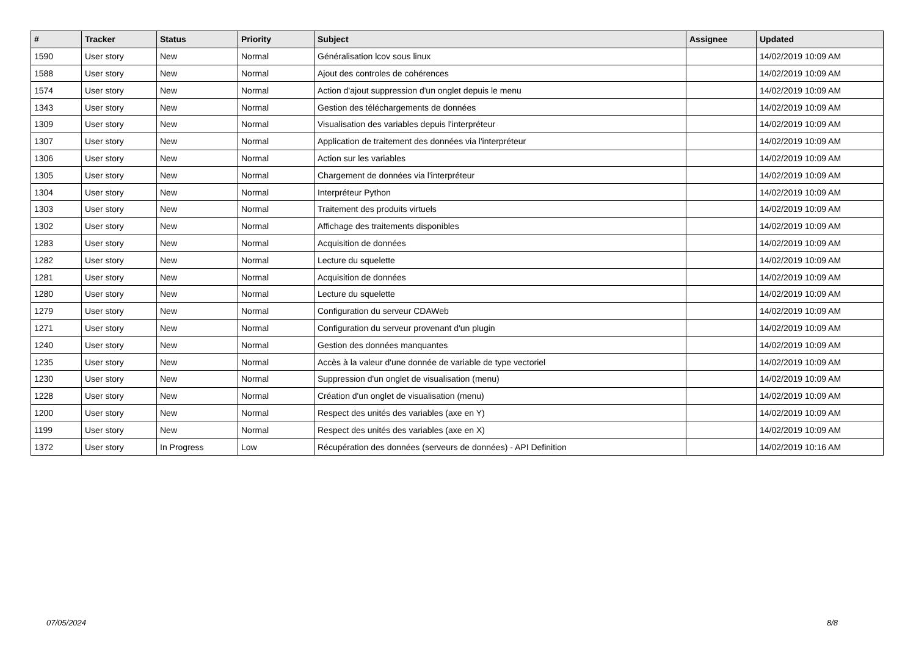| # | Tracker | Status | Priority | Subject | Assignee | Updated |
| --- | --- | --- | --- | --- | --- | --- |
| 1590 | User story | New | Normal | Généralisation lcov sous linux | | 14/02/2019 10:09 AM |
| 1588 | User story | New | Normal | Ajout des controles de cohérences | | 14/02/2019 10:09 AM |
| 1574 | User story | New | Normal | Action d'ajout suppression d'un onglet depuis le menu | | 14/02/2019 10:09 AM |
| 1343 | User story | New | Normal | Gestion des téléchargements de données | | 14/02/2019 10:09 AM |
| 1309 | User story | New | Normal | Visualisation des variables depuis l'interpréteur | | 14/02/2019 10:09 AM |
| 1307 | User story | New | Normal | Application de traitement des données via l'interpréteur | | 14/02/2019 10:09 AM |
| 1306 | User story | New | Normal | Action sur les variables | | 14/02/2019 10:09 AM |
| 1305 | User story | New | Normal | Chargement de données via l'interpréteur | | 14/02/2019 10:09 AM |
| 1304 | User story | New | Normal | Interpréteur Python | | 14/02/2019 10:09 AM |
| 1303 | User story | New | Normal | Traitement des produits virtuels | | 14/02/2019 10:09 AM |
| 1302 | User story | New | Normal | Affichage des traitements disponibles | | 14/02/2019 10:09 AM |
| 1283 | User story | New | Normal | Acquisition de données | | 14/02/2019 10:09 AM |
| 1282 | User story | New | Normal | Lecture du squelette | | 14/02/2019 10:09 AM |
| 1281 | User story | New | Normal | Acquisition de données | | 14/02/2019 10:09 AM |
| 1280 | User story | New | Normal | Lecture du squelette | | 14/02/2019 10:09 AM |
| 1279 | User story | New | Normal | Configuration du serveur CDAWeb | | 14/02/2019 10:09 AM |
| 1271 | User story | New | Normal | Configuration du serveur provenant d'un plugin | | 14/02/2019 10:09 AM |
| 1240 | User story | New | Normal | Gestion des données manquantes | | 14/02/2019 10:09 AM |
| 1235 | User story | New | Normal | Accès à la valeur d'une donnée de variable de type vectoriel | | 14/02/2019 10:09 AM |
| 1230 | User story | New | Normal | Suppression d'un onglet de visualisation (menu) | | 14/02/2019 10:09 AM |
| 1228 | User story | New | Normal | Création d'un onglet de visualisation (menu) | | 14/02/2019 10:09 AM |
| 1200 | User story | New | Normal | Respect des unités des variables (axe en Y) | | 14/02/2019 10:09 AM |
| 1199 | User story | New | Normal | Respect des unités des variables (axe en X) | | 14/02/2019 10:09 AM |
| 1372 | User story | In Progress | Low | Récupération des données (serveurs de données) - API Definition | | 14/02/2019 10:16 AM |
07/05/2024 8/8